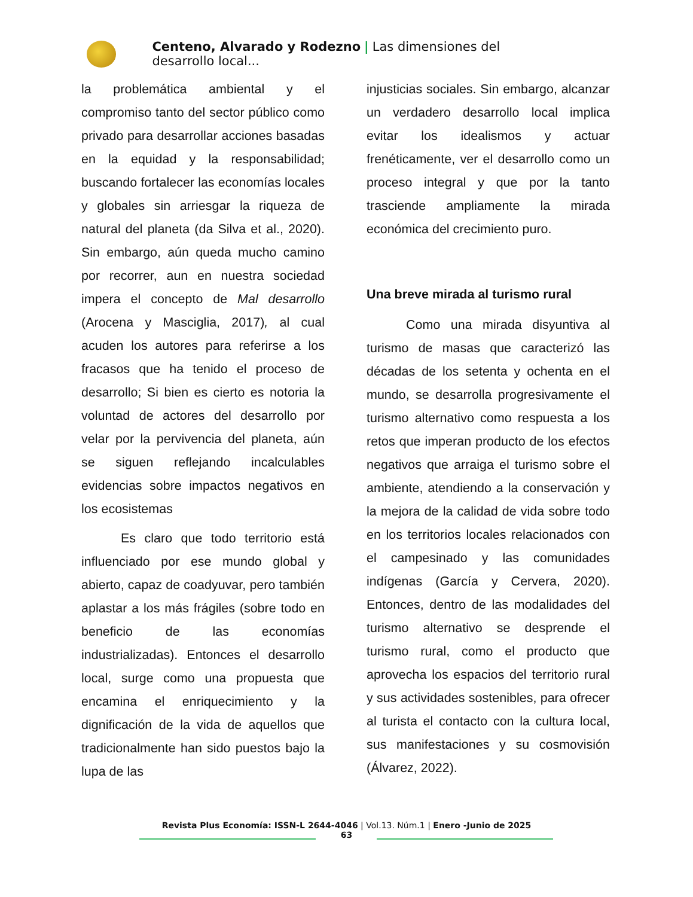Centeno, Alvarado y Rodezno | Las dimensiones del desarrollo local...
la problemática ambiental y el compromiso tanto del sector público como privado para desarrollar acciones basadas en la equidad y la responsabilidad; buscando fortalecer las economías locales y globales sin arriesgar la riqueza de natural del planeta (da Silva et al., 2020). Sin embargo, aún queda mucho camino por recorrer, aun en nuestra sociedad impera el concepto de Mal desarrollo (Arocena y Masciglia, 2017), al cual acuden los autores para referirse a los fracasos que ha tenido el proceso de desarrollo; Si bien es cierto es notoria la voluntad de actores del desarrollo por velar por la pervivencia del planeta, aún se siguen reflejando incalculables evidencias sobre impactos negativos en los ecosistemas
Es claro que todo territorio está influenciado por ese mundo global y abierto, capaz de coadyuvar, pero también aplastar a los más frágiles (sobre todo en beneficio de las economías industrializadas). Entonces el desarrollo local, surge como una propuesta que encamina el enriquecimiento y la dignificación de la vida de aquellos que tradicionalmente han sido puestos bajo la lupa de las
injusticias sociales. Sin embargo, alcanzar un verdadero desarrollo local implica evitar los idealismos y actuar frenéticamente, ver el desarrollo como un proceso integral y que por la tanto trasciende ampliamente la mirada económica del crecimiento puro.
Una breve mirada al turismo rural
Como una mirada disyuntiva al turismo de masas que caracterizó las décadas de los setenta y ochenta en el mundo, se desarrolla progresivamente el turismo alternativo como respuesta a los retos que imperan producto de los efectos negativos que arraiga el turismo sobre el ambiente, atendiendo a la conservación y la mejora de la calidad de vida sobre todo en los territorios locales relacionados con el campesinado y las comunidades indígenas (García y Cervera, 2020). Entonces, dentro de las modalidades del turismo alternativo se desprende el turismo rural, como el producto que aprovecha los espacios del territorio rural y sus actividades sostenibles, para ofrecer al turista el contacto con la cultura local, sus manifestaciones y su cosmovisión (Álvarez, 2022).
Revista Plus Economía: ISSN-L 2644-4046 | Vol.13. Núm.1 | Enero -Junio de 2025
63